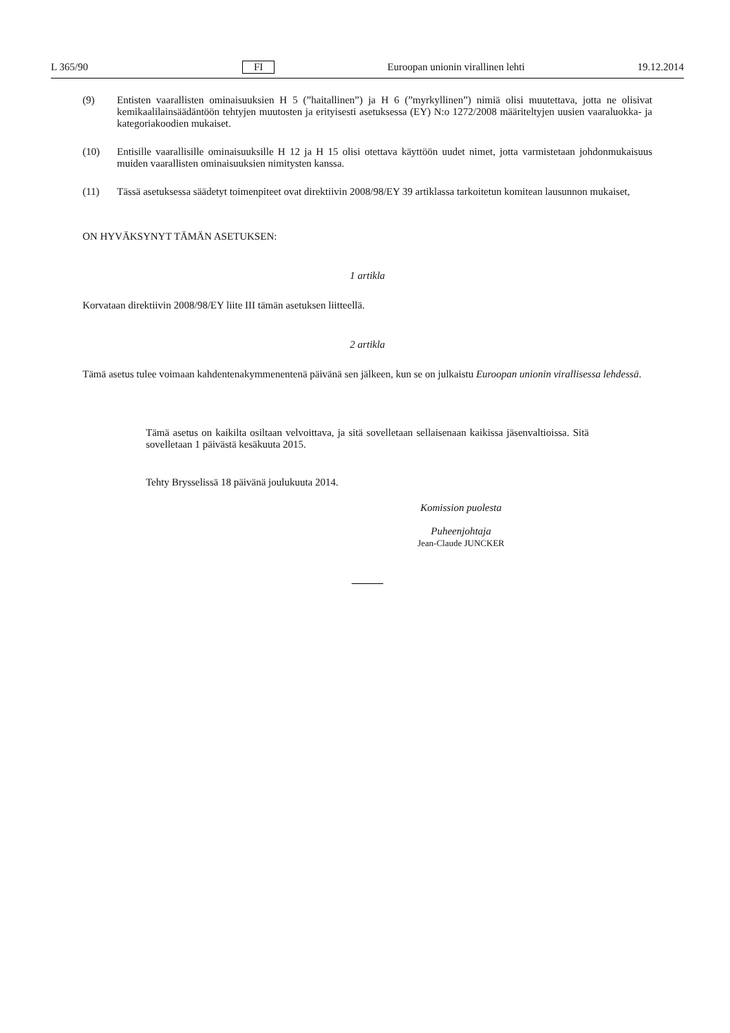L 365/90 FI Euroopan unionin virallinen lehti 19.12.2014
(9) Entisten vaarallisten ominaisuuksien H 5 (”haitallinen”) ja H 6 (”myrkyllinen”) nimiä olisi muutettava, jotta ne olisivat kemikaalilainsäädäntöön tehtyjen muutosten ja erityisesti asetuksessa (EY) N:o 1272/2008 määriteltyjen uusien vaaraluokka- ja kategoriakoodien mukaiset.
(10) Entisille vaarallisille ominaisuuksille H 12 ja H 15 olisi otettava käyttöön uudet nimet, jotta varmistetaan johdonmukaisuus muiden vaarallisten ominaisuuksien nimitysten kanssa.
(11) Tässä asetuksessa säädetyt toimenpiteet ovat direktiivin 2008/98/EY 39 artiklassa tarkoitetun komitean lausunnon mukaiset,
ON HYVÄKSYNYT TÄMÄN ASETUKSEN:
1 artikla
Korvataan direktiivin 2008/98/EY liite III tämän asetuksen liitteellä.
2 artikla
Tämä asetus tulee voimaan kahdentenakymmenentenä päivänä sen jälkeen, kun se on julkaistu Euroopan unionin virallisessa lehdessä.
Tämä asetus on kaikilta osiltaan velvoittava, ja sitä sovelletaan sellaisenaan kaikissa jäsenvaltioissa. Sitä sovelletaan 1 päivästä kesäkuuta 2015.
Tehty Brysselissä 18 päivänä joulukuuta 2014.
Komission puolesta
Puheenjohtaja
Jean-Claude JUNCKER